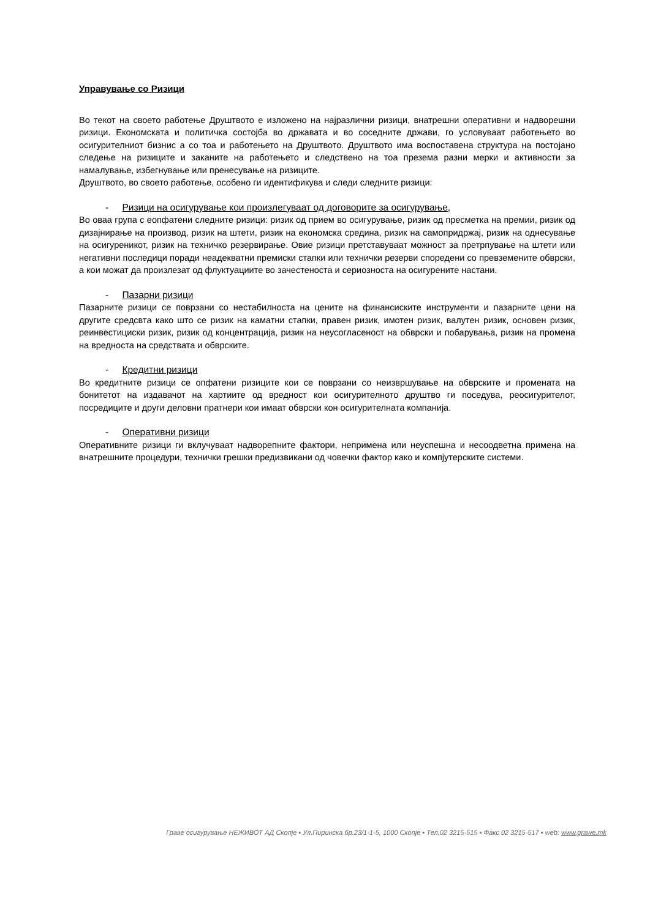Управување со Ризици
Во текот на своето работење Друштвото е изложено на најразлични ризици, внатрешни оперативни и надворешни ризици. Економската и политичка состојба во државата и во соседните држави, го условуваат работењето во осигурителниот бизнис а со тоа и работењето на Друштвото. Друштвото има воспоставена структура на постојано следење на ризиците и заканите на работењето и следствено на тоа презема разни мерки и активности за намалување, избегнување или пренесување на ризиците.
Друштвото, во своето работење, особено ги идентификува и следи следните ризици:
- Ризици на осигурување кои произлегуваат од договорите за осигурување,
Во оваа група с еопфатени следните ризици: ризик од прием во осигурување, ризик од пресметка на премии, ризик од дизајнирање на производ, ризик на штети, ризик на економска средина, ризик на самопридржај, ризик на однесување на осигуреникот, ризик на техничко резервирање. Овие ризици претставуваат можност за претрпување на штети или негативни последици поради неадекватни премиски стапки или технички резерви споредени со превземените обврски, а кои можат да произлезат од флуктуациите во зачестеноста и сериозноста на осигурените настани.
- Пазарни ризици
Пазарните ризици се поврзани со нестабилноста на цените на финансиските инструменти и пазарните цени на другите средсвта како што се ризик на каматни стапки, правен ризик, имотен ризик, валутен ризик, основен ризик, реинвестициски ризик, ризик од концентрација, ризик на неусогласеност на обврски и побарувања, ризик на промена на вредноста на средствата и обврските.
- Кредитни ризици
Во кредитните ризици се опфатени ризиците кои се поврзани со неизвршување на обврските и промената на бонитетот на издавачот на хартиите од вредност кои осигурителното друштво ги поседува, реосигурителот, посредиците и други деловни пратнери кои имаат обврски кон осигурителната компанија.
- Оперативни ризици
Оперативните ризици ги вклучуваат надворепните фактори, непримена или неуспешна и несоодветна примена на внатрешните процедури, технички грешки предизвикани од човечки фактор како и компјутерските системи.
Граве осигурување НЕЖИВОТ АД Скопје ▪ Ул.Пиринска бр.23/1-1-5, 1000 Скопје ▪ Тел.02 3215-515 ▪ Факс 02 3215-517 ▪ web: www.grawe.mk